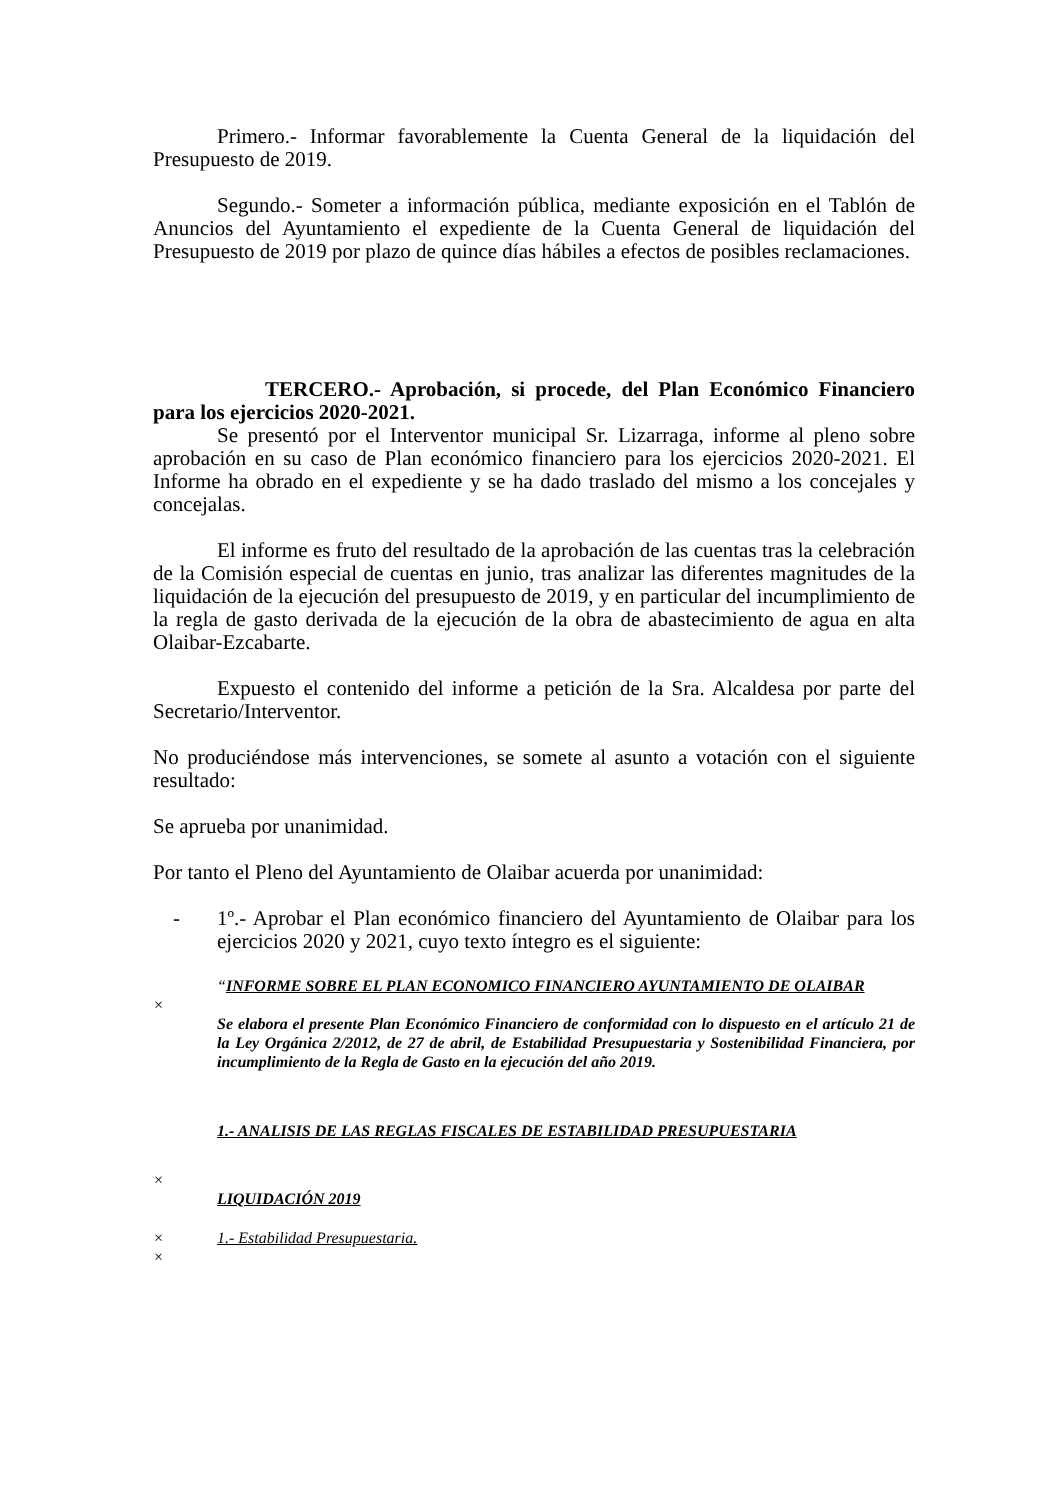Primero.- Informar favorablemente la Cuenta General de la liquidación del Presupuesto de 2019.
Segundo.- Someter a información pública, mediante exposición en el Tablón de Anuncios del Ayuntamiento el expediente de la Cuenta General de liquidación del Presupuesto de 2019 por plazo de quince días hábiles a efectos de posibles reclamaciones.
TERCERO.- Aprobación, si procede, del Plan Económico Financiero para los ejercicios 2020-2021.
Se presentó por el Interventor municipal Sr. Lizarraga, informe al pleno sobre aprobación en su caso de Plan económico financiero para los ejercicios 2020-2021. El Informe ha obrado en el expediente y se ha dado traslado del mismo a los concejales y concejalas.
El informe es fruto del resultado de la aprobación de las cuentas tras la celebración de la Comisión especial de cuentas en junio, tras analizar las diferentes magnitudes de la liquidación de la ejecución del presupuesto de 2019, y en particular del incumplimiento de la regla de gasto derivada de la ejecución de la obra de abastecimiento de agua en alta Olaibar-Ezcabarte.
Expuesto el contenido del informe a petición de la Sra. Alcaldesa por parte del Secretario/Interventor.
No produciéndose más intervenciones, se somete al asunto a votación con el siguiente resultado:
Se aprueba por unanimidad.
Por tanto el Pleno del Ayuntamiento de Olaibar acuerda por unanimidad:
- 1º.- Aprobar el Plan económico financiero del Ayuntamiento de Olaibar para los ejercicios 2020 y 2021, cuyo texto íntegro es el siguiente:
“INFORME SOBRE EL PLAN ECONOMICO FINANCIERO AYUNTAMIENTO DE OLAIBAR
×
Se elabora el presente Plan Económico Financiero de conformidad con lo dispuesto en el artículo 21 de la Ley Orgánica 2/2012, de 27 de abril, de Estabilidad Presupuestaria y Sostenibilidad Financiera, por incumplimiento de la Regla de Gasto en la ejecución del año 2019.
1.- ANALISIS DE LAS REGLAS FISCALES DE ESTABILIDAD PRESUPUESTARIA
×
LIQUIDACIÓN 2019
× 1.- Estabilidad Presupuestaria.
×